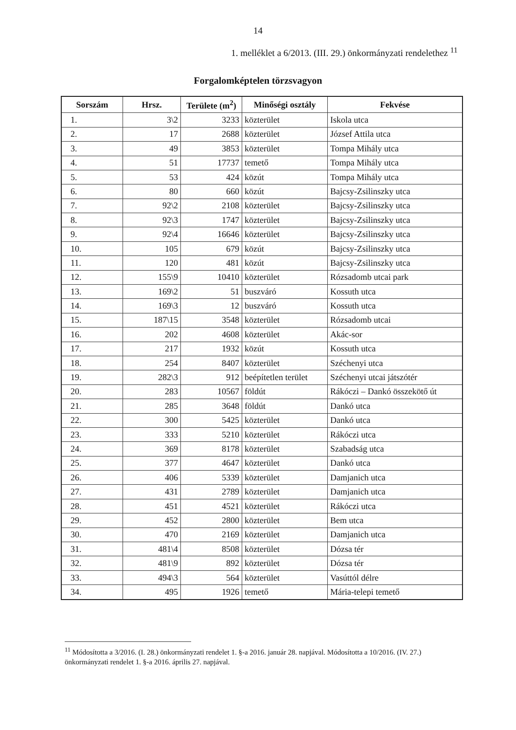14
1. melléklet a 6/2013. (III. 29.) önkormányzati rendelethez <sup>11</sup>
Forgalomképtelen törzsvagyon
| Sorszám | Hrsz. | Területe (m<sup>2</sup>) | Minőségi osztály | Fekvése |
| --- | --- | --- | --- | --- |
| 1. | 3\2 | 3233 | közterület | Iskola utca |
| 2. | 17 | 2688 | közterület | József Attila utca |
| 3. | 49 | 3853 | közterület | Tompa Mihály utca |
| 4. | 51 | 17737 | temető | Tompa Mihály utca |
| 5. | 53 | 424 | közút | Tompa Mihály utca |
| 6. | 80 | 660 | közút | Bajcsy-Zsilinszky utca |
| 7. | 92\2 | 2108 | közterület | Bajcsy-Zsilinszky utca |
| 8. | 92\3 | 1747 | közterület | Bajcsy-Zsilinszky utca |
| 9. | 92\4 | 16646 | közterület | Bajcsy-Zsilinszky utca |
| 10. | 105 | 679 | közút | Bajcsy-Zsilinszky utca |
| 11. | 120 | 481 | közút | Bajcsy-Zsilinszky utca |
| 12. | 155\9 | 10410 | közterület | Rózsadomb utcai park |
| 13. | 169\2 | 51 | buszváró | Kossuth utca |
| 14. | 169\3 | 12 | buszváró | Kossuth utca |
| 15. | 187\15 | 3548 | közterület | Rózsadomb utcai |
| 16. | 202 | 4608 | közterület | Akác-sor |
| 17. | 217 | 1932 | közút | Kossuth utca |
| 18. | 254 | 8407 | közterület | Széchenyi utca |
| 19. | 282\3 | 912 | beépítetlen terület | Széchenyi utcai játszótér |
| 20. | 283 | 10567 | földút | Rákóczi – Dankó összekötő út |
| 21. | 285 | 3648 | földút | Dankó utca |
| 22. | 300 | 5425 | közterület | Dankó utca |
| 23. | 333 | 5210 | közterület | Rákóczi utca |
| 24. | 369 | 8178 | közterület | Szabadság utca |
| 25. | 377 | 4647 | közterület | Dankó utca |
| 26. | 406 | 5339 | közterület | Damjanich utca |
| 27. | 431 | 2789 | közterület | Damjanich utca |
| 28. | 451 | 4521 | közterület | Rákóczi utca |
| 29. | 452 | 2800 | közterület | Bem utca |
| 30. | 470 | 2169 | közterület | Damjanich utca |
| 31. | 481\4 | 8508 | közterület | Dózsa tér |
| 32. | 481\9 | 892 | közterület | Dózsa tér |
| 33. | 494\3 | 564 | közterület | Vasúttól délre |
| 34. | 495 | 1926 | temető | Mária-telepi temető |
<sup>11</sup> Módosította a 3/2016. (I. 28.) önkormányzati rendelet 1. §-a 2016. január 28. napjával. Módosította a 10/2016. (IV. 27.) önkormányzati rendelet 1. §-a 2016. április 27. napjával.